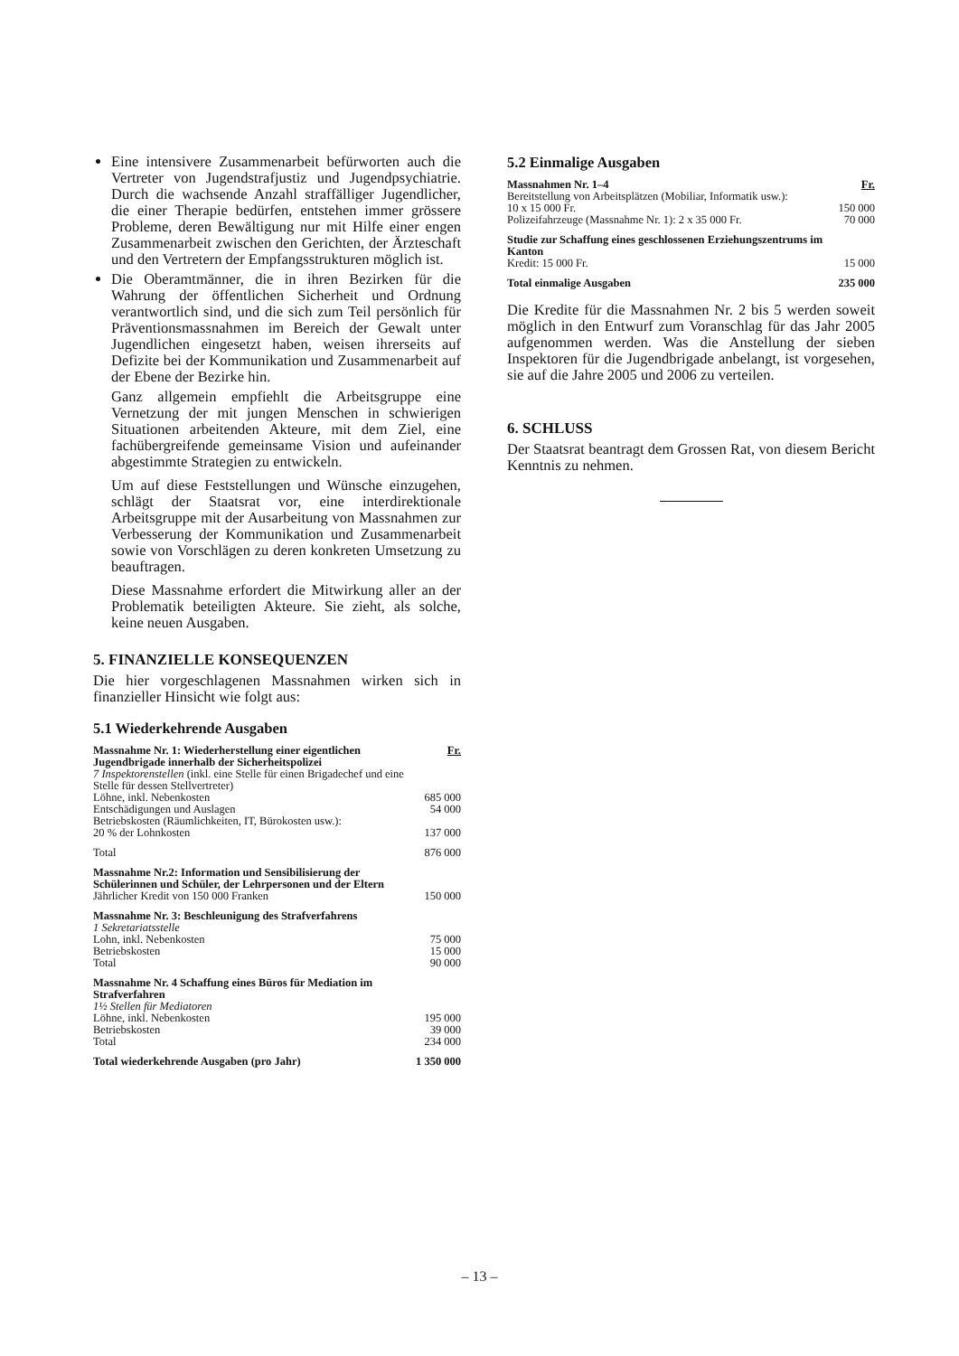Eine intensivere Zusammenarbeit befürworten auch die Vertreter von Jugendstrafjustiz und Jugendpsychiatrie. Durch die wachsende Anzahl straffälliger Jugendlicher, die einer Therapie bedürfen, entstehen immer grössere Probleme, deren Bewältigung nur mit Hilfe einer engen Zusammenarbeit zwischen den Gerichten, der Ärzteschaft und den Vertretern der Empfangsstrukturen möglich ist.
Die Oberamtmänner, die in ihren Bezirken für die Wahrung der öffentlichen Sicherheit und Ordnung verantwortlich sind, und die sich zum Teil persönlich für Präventionsmassnahmen im Bereich der Gewalt unter Jugendlichen eingesetzt haben, weisen ihrerseits auf Defizite bei der Kommunikation und Zusammenarbeit auf der Ebene der Bezirke hin.
Ganz allgemein empfiehlt die Arbeitsgruppe eine Vernetzung der mit jungen Menschen in schwierigen Situationen arbeitenden Akteure, mit dem Ziel, eine fachübergreifende gemeinsame Vision und aufeinander abgestimmte Strategien zu entwickeln.
Um auf diese Feststellungen und Wünsche einzugehen, schlägt der Staatsrat vor, eine interdirektionale Arbeitsgruppe mit der Ausarbeitung von Massnahmen zur Verbesserung der Kommunikation und Zusammenarbeit sowie von Vorschlägen zu deren konkreten Umsetzung zu beauftragen.
Diese Massnahme erfordert die Mitwirkung aller an der Problematik beteiligten Akteure. Sie zieht, als solche, keine neuen Ausgaben.
5. FINANZIELLE KONSEQUENZEN
Die hier vorgeschlagenen Massnahmen wirken sich in finanzieller Hinsicht wie folgt aus:
5.1 Wiederkehrende Ausgaben
| Massnahme Nr. 1: Wiederherstellung einer eigentlichen Jugendbrigade innerhalb der Sicherheitspolizei | Fr. |
| 7 Inspektorenstellen (inkl. eine Stelle für einen Brigadechef und eine Stelle für dessen Stellvertreter) | |
| Löhne, inkl. Nebenkosten | 685 000 |
| Entschädigungen und Auslagen | 54 000 |
| Betriebskosten (Räumlichkeiten, IT, Bürokosten usw.): 20 % der Lohnkosten | 137 000 |
| Total | 876 000 |
| Massnahme Nr.2: Information und Sensibilisierung der Schülerinnen und Schüler, der Lehrpersonen und der Eltern Jährlicher Kredit von 150 000 Franken | 150 000 |
| Massnahme Nr. 3: Beschleunigung des Strafverfahrens 1 Sekretariatsstelle | |
| Lohn, inkl. Nebenkosten | 75 000 |
| Betriebskosten | 15 000 |
| Total | 90 000 |
| Massnahme Nr. 4 Schaffung eines Büros für Mediation im Strafverfahren 1½ Stellen für Mediatoren | |
| Löhne, inkl. Nebenkosten | 195 000 |
| Betriebskosten | 39 000 |
| Total | 234 000 |
| Total wiederkehrende Ausgaben (pro Jahr) | 1 350 000 |
5.2 Einmalige Ausgaben
| Massnahmen Nr. 1–4 | Fr. |
| Bereitstellung von Arbeitsplätzen (Mobiliar, Informatik usw.): 10 x 15 000 Fr. | 150 000 |
| Polizeifahrzeuge (Massnahme Nr. 1): 2 x 35 000 Fr. | 70 000 |
| Studie zur Schaffung eines geschlossenen Erziehungszentrums im Kanton Kredit: 15 000 Fr. | 15 000 |
| Total einmalige Ausgaben | 235 000 |
Die Kredite für die Massnahmen Nr. 2 bis 5 werden soweit möglich in den Entwurf zum Voranschlag für das Jahr 2005 aufgenommen werden. Was die Anstellung der sieben Inspektoren für die Jugendbrigade anbelangt, ist vorgesehen, sie auf die Jahre 2005 und 2006 zu verteilen.
6. SCHLUSS
Der Staatsrat beantragt dem Grossen Rat, von diesem Bericht Kenntnis zu nehmen.
– 13 –